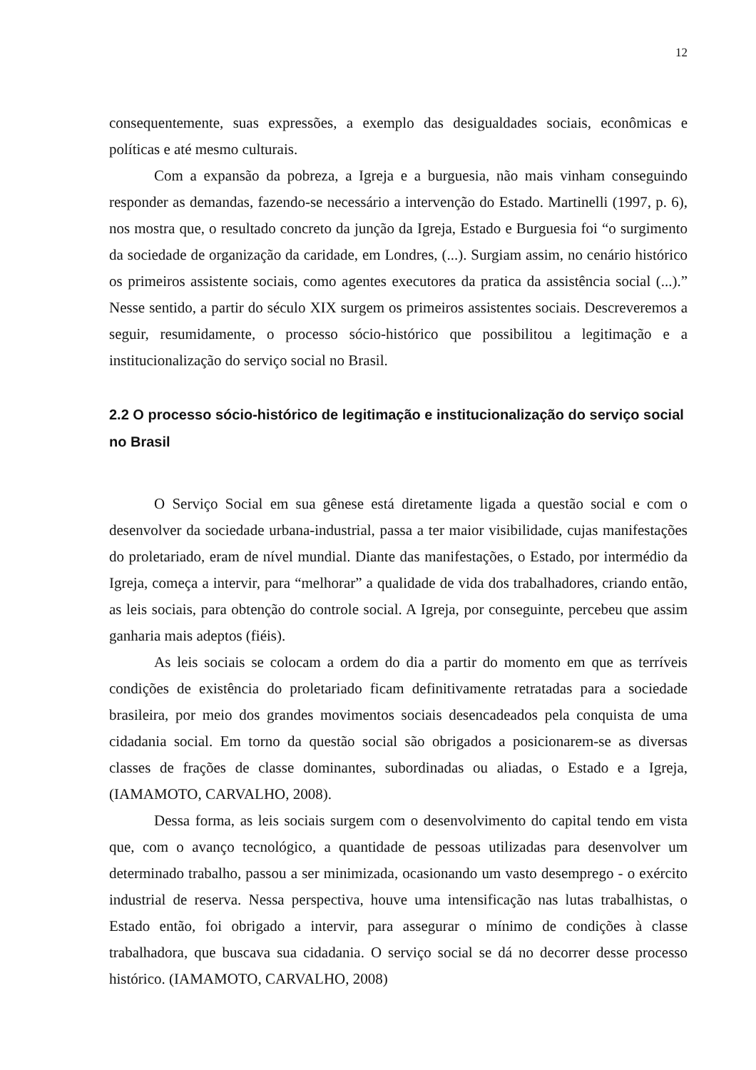12
consequentemente, suas expressões, a exemplo das desigualdades sociais, econômicas e políticas e até mesmo culturais.
Com a expansão da pobreza, a Igreja e a burguesia, não mais vinham conseguindo responder as demandas, fazendo-se necessário a intervenção do Estado. Martinelli (1997, p. 6), nos mostra que, o resultado concreto da junção da Igreja, Estado e Burguesia foi “o surgimento da sociedade de organização da caridade, em Londres, (...). Surgiam assim, no cenário histórico os primeiros assistente sociais, como agentes executores da pratica da assistência social (...).” Nesse sentido, a partir do século XIX surgem os primeiros assistentes sociais. Descreveremos a seguir, resumidamente, o processo sócio-histórico que possibilitou a legitimação e a institucionalização do serviço social no Brasil.
2.2 O processo sócio-histórico de legitimação e institucionalização do serviço social no Brasil
O Serviço Social em sua gênese está diretamente ligada a questão social e com o desenvolver da sociedade urbana-industrial, passa a ter maior visibilidade, cujas manifestações do proletariado, eram de nível mundial. Diante das manifestações, o Estado, por intermédio da Igreja, começa a intervir, para “melhorar” a qualidade de vida dos trabalhadores, criando então, as leis sociais, para obtenção do controle social. A Igreja, por conseguinte, percebeu que assim ganharia mais adeptos (fiéis).
As leis sociais se colocam a ordem do dia a partir do momento em que as terríveis condições de existência do proletariado ficam definitivamente retratadas para a sociedade brasileira, por meio dos grandes movimentos sociais desencadeados pela conquista de uma cidadania social. Em torno da questão social são obrigados a posicionarem-se as diversas classes de frações de classe dominantes, subordinadas ou aliadas, o Estado e a Igreja, (IAMAMOTO, CARVALHO, 2008).
Dessa forma, as leis sociais surgem com o desenvolvimento do capital tendo em vista que, com o avanço tecnológico, a quantidade de pessoas utilizadas para desenvolver um determinado trabalho, passou a ser minimizada, ocasionando um vasto desemprego - o exército industrial de reserva. Nessa perspectiva, houve uma intensificação nas lutas trabalhistas, o Estado então, foi obrigado a intervir, para assegurar o mínimo de condições à classe trabalhadora, que buscava sua cidadania. O serviço social se dá no decorrer desse processo histórico. (IAMAMOTO, CARVALHO, 2008)